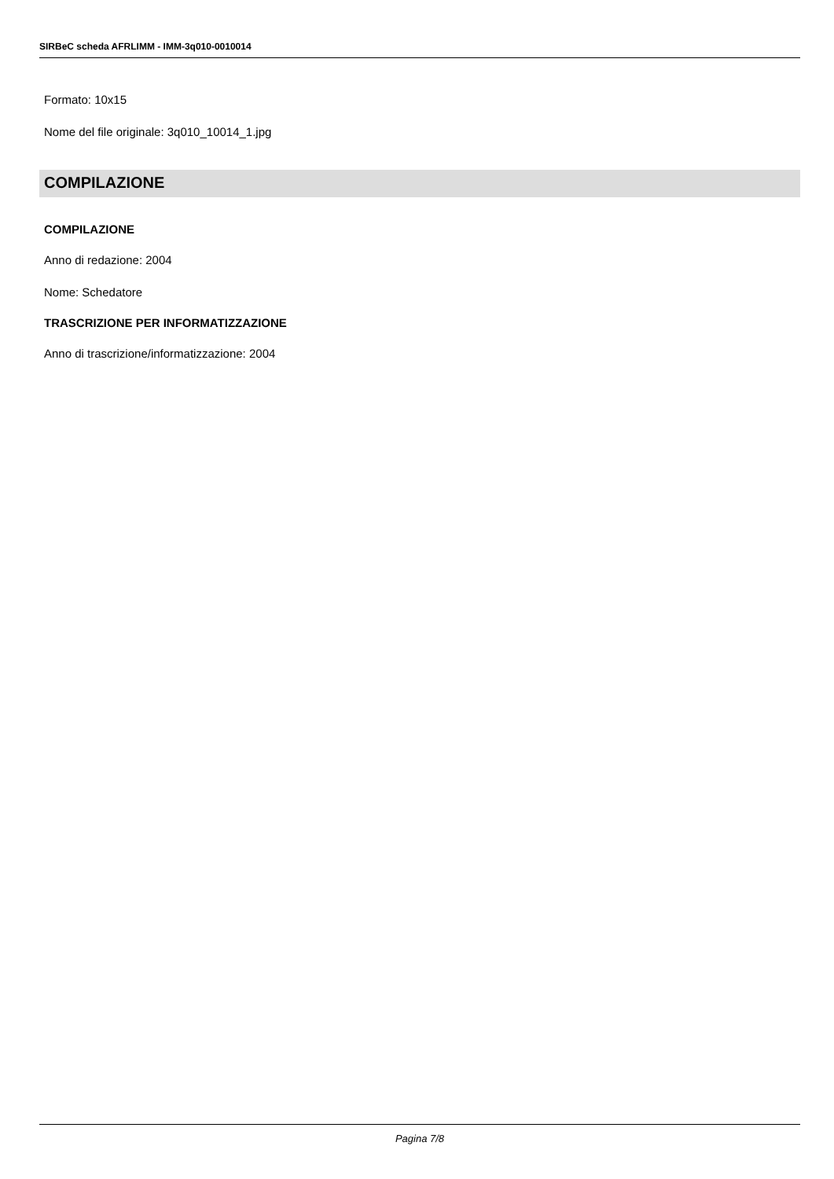SIRBeC scheda AFRLIMM - IMM-3q010-0010014
Formato: 10x15
Nome del file originale: 3q010_10014_1.jpg
COMPILAZIONE
COMPILAZIONE
Anno di redazione: 2004
Nome: Schedatore
TRASCRIZIONE PER INFORMATIZZAZIONE
Anno di trascrizione/informatizzazione: 2004
Pagina 7/8